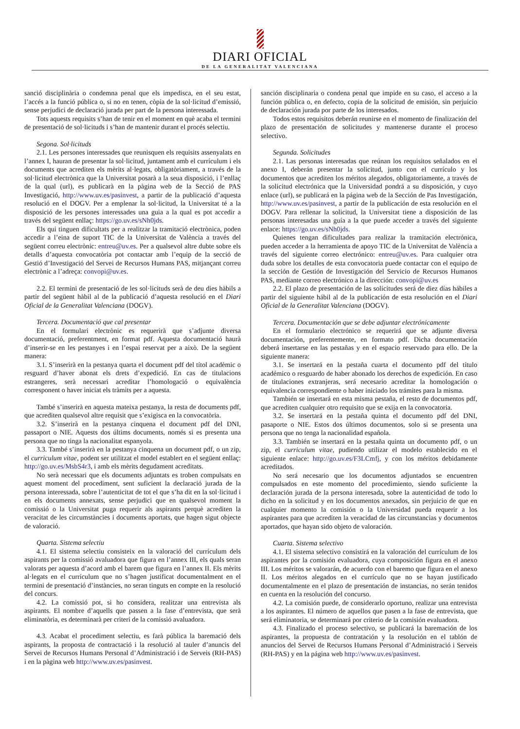DIARI OFICIAL
DE LA GENERALITAT VALENCIANA
sanció disciplinària o condemna penal que els impedisca, en el seu estat, l’accés a la funció pública o, si no en tenen, còpia de la sol·licitud d’emissió, sense perjudici de declaració jurada per part de la persona interessada.
Tots aquests requisits s’han de tenir en el moment en què acaba el termini de presentació de sol·licituds i s’han de mantenir durant el procés selectiu.
Segona. Sol·licituds
2.1. Les persones interessades que reunisquen els requisits assenyalats en l’annex I, hauran de presentar la sol·licitud, juntament amb el currículum i els documents que acrediten els mèrits al·legats, obligatòriament, a través de la sol·licitud electrònica que la Universitat posarà a la seua disposició, i l’enllaç de la qual (url), es publicarà en la pàgina web de la Secció de PAS Investigació, http://www.uv.es/pasinvest, a partir de la publicació d’aquesta resolució en el DOGV. Per a emplenar la sol·licitud, la Universitat té a la disposició de les persones interessades una guia a la qual es pot accedir a través del següent enllaç: https://go.uv.es/sNh0jds.
Els qui tinguen dificultats per a realitzar la tramitació electrònica, poden accedir a l’eina de suport TIC de la Universitat de València a través del següent correu electrònic: entreu@uv.es. Per a qualsevol altre dubte sobre els detalls d’aquesta convocatòria pot contactar amb l’equip de la secció de Gestió d’Investigació del Servei de Recursos Humans PAS, mitjançant correu electrònic a l’adreça: convopi@uv.es.
2.2. El termini de presentació de les sol·licituds serà de deu dies hàbils a partir del següent hàbil al de la publicació d’aquesta resolució en el Diari Oficial de la Generalitat Valenciana (DOGV).
Tercera. Documentació que cal presentar
En el formulari electrònic es requerirà que s’adjunte diversa documentació, preferentment, en format pdf. Aquesta documentació haurà d’inserir-se en les pestanyes i en l’espai reservat per a això. De la següent manera:
3.1. S’inserirà en la pestanya quarta el document pdf del títol acadèmic o resguard d’haver abonat els drets d’expedició. En cas de titulacions estrangeres, serà necessari acreditar l’homologació o equivalència corresponent o haver iniciat els tràmits per a aquesta.
També s’inserirà en aquesta mateixa pestanya, la resta de documents pdf, que acrediten qualsevol altre requisit que s’exigisca en la convocatòria.
3.2. S’inserirà en la pestanya cinquena el document pdf del DNI, passaport o NIE. Aquests dos últims documents, només si es presenta una persona que no tinga la nacionalitat espanyola.
3.3. També s’inserirà en la pestanya cinquena un document pdf, o un zip, el curriculum vitae, podent ser utilitzat el model establert en el següent enllaç: http://go.uv.es/MsbS4r3, i amb els mèrits degudament acreditats.
No serà necessari que els documents adjuntats es troben compulsats en aquest moment del procediment, sent suficient la declaració jurada de la persona interessada, sobre l’autenticitat de tot el que s’ha dit en la sol·licitud i en els documents annexats, sense perjudici que en qualsevol moment la comissió o la Universitat puga requerir als aspirants perquè acrediten la veracitat de les circumstàncies i documents aportats, que hagen sigut objecte de valoració.
Quarta. Sistema selectiu
4.1. El sistema selectiu consisteix en la valoració del currículum dels aspirants per la comissió avaluadora que figura en l’annex III, els quals seran valorats per aquesta d’acord amb el barem que figura en l’annex II. Els mèrits al·legats en el currículum que no s’hagen justificat documentalment en el termini de presentació d’instàncies, no seran tinguts en compte en la resolució del concurs.
4.2. La comissió pot, si ho considera, realitzar una entrevista als aspirants. El nombre d’aquells que passen a la fase d’entrevista, que serà eliminatòria, es determinarà per criteri de la comissió avaluadora.
4.3. Acabat el procediment selectiu, es farà pública la baremació dels aspirants, la proposta de contractació i la resolució al tauler d’anuncis del Servei de Recursos Humans Personal d’Administració i de Serveis (RH-PAS) i en la pàgina web http://www.uv.es/pasinvest.
sanción disciplinaria o condena penal que impide en su caso, el acceso a la función pública o, en defecto, copia de la solicitud de emisión, sin perjuicio de declaración jurada por parte de los interesados.
Todos estos requisitos deberán reunirse en el momento de finalización del plazo de presentación de solicitudes y mantenerse durante el proceso selectivo.
Segunda. Solicitudes
2.1. Las personas interesadas que reúnan los requisitos señalados en el anexo I, deberán presentar la solicitud, junto con el currículo y los documentos que acrediten los méritos alegados, obligatoriamente, a través de la solicitud electrónica que la Universidad pondrá a su disposición, y cuyo enlace (url), se publicará en la página web de la Sección de Pas Investigación, http://www.uv.es/pasinvest, a partir de la publicación de esta resolución en el DOGV. Para rellenar la solicitud, la Universitat tiene a disposición de las personas interesadas una guía a la que puede acceder a través del siguiente enlace: https://go.uv.es/sNh0jds.
Quienes tengan dificultades para realizar la tramitación electrónica, pueden acceder a la herramienta de apoyo TIC de la Universitat de València a través del siguiente correo electrónico: entreu@uv.es. Para cualquier otra duda sobre los detalles de esta convocatoria puede contactar con el equipo de la sección de Gestión de Investigación del Servicio de Recursos Humanos PAS, mediante correo electrónico a la dirección: convopi@uv.es
2.2. El plazo de presentación de las solicitudes será de diez días hábiles a partir del siguiente hábil al de la publicación de esta resolución en el Diari Oficial de la Generalitat Valenciana (DOGV).
Tercera. Documentación que se debe adjuntar electrónicamente
En el formulario electrónico se requerirá que se adjunte diversa documentación, preferentemente, en formato pdf. Dicha documentación deberá insertarse en las pestañas y en el espacio reservado para ello. De la siguiente manera:
3.1. Se insertará en la pestaña cuarta el documento pdf del título académico o resguardo de haber abonado los derechos de expedición. En caso de titulaciones extranjeras, será necesario acreditar la homologación o equivalencia correspondiente o haber iniciado los trámites para la misma.
También se insertará en esta misma pestaña, el resto de documentos pdf, que acrediten cualquier otro requisito que se exija en la convocatoria.
3.2. Se insertará en la pestaña quinta el documento pdf del DNI, pasaporte o NIE. Estos dos últimos documentos, solo si se presenta una persona que no tenga la nacionalidad española.
3.3. También se insertará en la pestaña quinta un documento pdf, o un zip, el curriculum vitae, pudiendo utilizar el modelo establecido en el siguiente enlace: http://go.uv.es/F3LCmfj, y con los méritos debidamente acreditados.
No será necesario que los documentos adjuntados se encuentren compulsados en este momento del procedimiento, siendo suficiente la declaración jurada de la persona interesada, sobre la autenticidad de todo lo dicho en la solicitud y en los documentos anexados, sin perjuicio de que en cualquier momento la comisión o la Universidad pueda requerir a los aspirantes para que acrediten la veracidad de las circunstancias y documentos aportados, que hayan sido objeto de valoración.
Cuarta. Sistema selectivo
4.1. El sistema selectivo consistirá en la valoración del currículum de los aspirantes por la comisión evaluadora, cuya composición figura en el anexo III. Los méritos se valorarán, de acuerdo con el baremo que figura en el anexo II. Los méritos alegados en el currículo que no se hayan justificado documentalmente en el plazo de presentación de instancias, no serán tenidos en cuenta en la resolución del concurso.
4.2. La comisión puede, de considerarlo oportuno, realizar una entrevista a los aspirantes. El número de aquellos que pasen a la fase de entrevista, que será eliminatoria, se determinará por criterio de la comisión evaluadora.
4.3. Finalizado el proceso selectivo, se publicará la baremación de los aspirantes, la propuesta de contratación y la resolución en el tablón de anuncios del Servei de Recursos Humans Personal d’Administració i Serveis (RH-PAS) y en la página web http://www.uv.es/pasinvest.